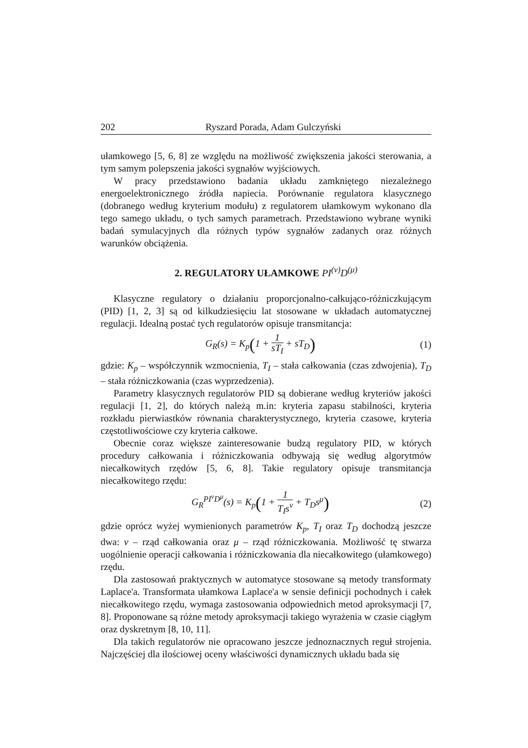202 Ryszard Porada, Adam Gulczyński
ułamkowego [5, 6, 8] ze względu na możliwość zwiększenia jakości sterowania, a tym samym polepszenia jakości sygnałów wyjściowych.
W pracy przedstawiono badania układu zamkniętego niezależnego energoelektronicznego źródła napiecia. Porównanie regulatora klasycznego (dobranego według kryterium modułu) z regulatorem ułamkowym wykonano dla tego samego układu, o tych samych parametrach. Przedstawiono wybrane wyniki badań symulacyjnych dla różnych typów sygnałów zadanych oraz różnych warunków obciążenia.
2. REGULATORY UŁAMKOWE PI<sup>(ν)</sup>D<sup>(μ)</sup>
Klasyczne regulatory o działaniu proporcjonalno-całkująco-różniczkującym (PID) [1, 2, 3] są od kilkudziesięciu lat stosowane w układach automatycznej regulacji. Idealną postać tych regulatorów opisuje transmitancja:
G<sub>R</sub>(s) = K<sub>p</sub>(1 + 1 sT<sub>I</sub> + sT<sub>D</sub>)
(1)
gdzie: K<sub>p</sub> – współczynnik wzmocnienia, T<sub>I</sub> – stała całkowania (czas zdwojenia), T<sub>D</sub> – stała różniczkowania (czas wyprzedzenia).
Parametry klasycznych regulatorów PID są dobierane według kryteriów jakości regulacji [1, 2], do których należą m.in: kryteria zapasu stabilności, kryteria rozkładu pierwiastków równania charakterystycznego, kryteria czasowe, kryteria częstotliwościowe czy kryteria całkowe.
Obecnie coraz większe zainteresowanie budzą regulatory PID, w których procedury całkowania i różniczkowania odbywają się według algorytmów niecałkowitych rzędów [5, 6, 8]. Takie regulatory opisuje transmitancja niecałkowitego rzędu:
G<sub>R</sub><sup>PI<sup>ν</sup>D<sup>μ</sup></sup>(s) = K<sub>p</sub>(1 + 1 T<sub>I</sub>s<sup>ν</sup> + T<sub>D</sub>s<sup>μ</sup>)
(2)
gdzie oprócz wyżej wymienionych parametrów K<sub>p</sub>, T<sub>I</sub> oraz T<sub>D</sub> dochodzą jeszcze dwa: ν – rząd całkowania oraz μ – rząd różniczkowania. Możliwość tę stwarza uogólnienie operacji całkowania i różniczkowania dla niecałkowitego (ułamkowego) rzędu.
Dla zastosowań praktycznych w automatyce stosowane są metody transformaty Laplace'a. Transformata ułamkowa Laplace'a w sensie definicji pochodnych i całek niecałkowitego rzędu, wymaga zastosowania odpowiednich metod aproksymacji [7, 8]. Proponowane są różne metody aproksymacji takiego wyrażenia w czasie ciągłym oraz dyskretnym [8, 10, 11].
Dla takich regulatorów nie opracowano jeszcze jednoznacznych reguł strojenia. Najczęściej dla ilościowej oceny właściwości dynamicznych układu bada się